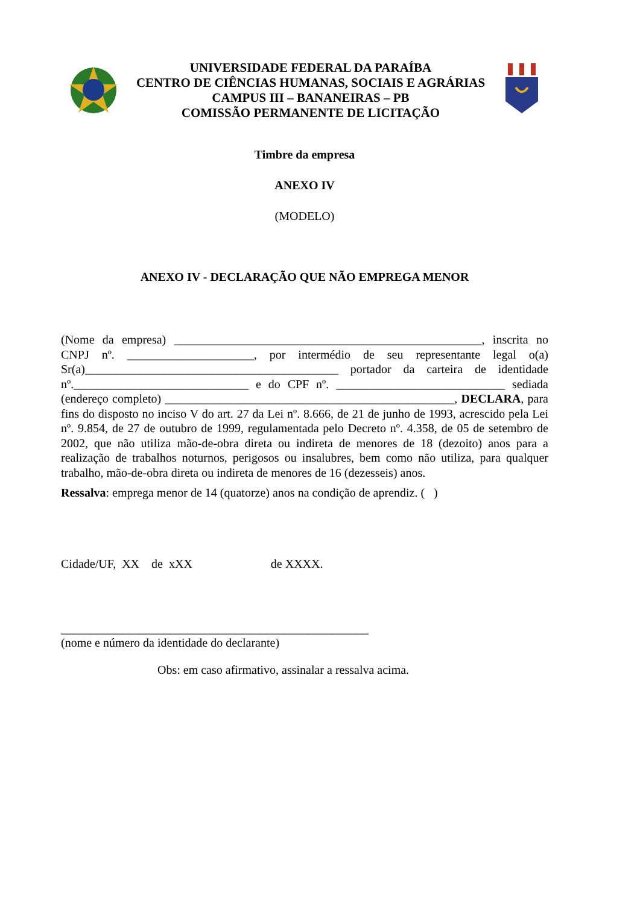UNIVERSIDADE FEDERAL DA PARAÍBA
CENTRO DE CIÊNCIAS HUMANAS, SOCIAIS E AGRÁRIAS
CAMPUS III – BANANEIRAS – PB
COMISSÃO PERMANENTE DE LICITAÇÃO
Timbre da empresa
ANEXO IV
(MODELO)
ANEXO IV - DECLARAÇÃO QUE NÃO EMPREGA MENOR
(Nome da empresa) ___________________________________________________, inscrita no CNPJ nº. _____________________, por intermédio de seu representante legal o(a) Sr(a)__________________________________________ portador da carteira de identidade nº._____________________________ e do CPF nº. ____________________________ sediada (endereço completo) ________________________________________________, DECLARA, para fins do disposto no inciso V do art. 27 da Lei nº. 8.666, de 21 de junho de 1993, acrescido pela Lei nº. 9.854, de 27 de outubro de 1999, regulamentada pelo Decreto nº. 4.358, de 05 de setembro de 2002, que não utiliza mão-de-obra direta ou indireta de menores de 18 (dezoito) anos para a realização de trabalhos noturnos, perigosos ou insalubres, bem como não utiliza, para qualquer trabalho, mão-de-obra direta ou indireta de menores de 16 (dezesseis) anos.
Ressalva: emprega menor de 14 (quatorze) anos na condição de aprendiz. ( )
Cidade/UF, XX de xXX de XXXX.
___________________________________________________
(nome e número da identidade do declarante)
Obs: em caso afirmativo, assinalar a ressalva acima.